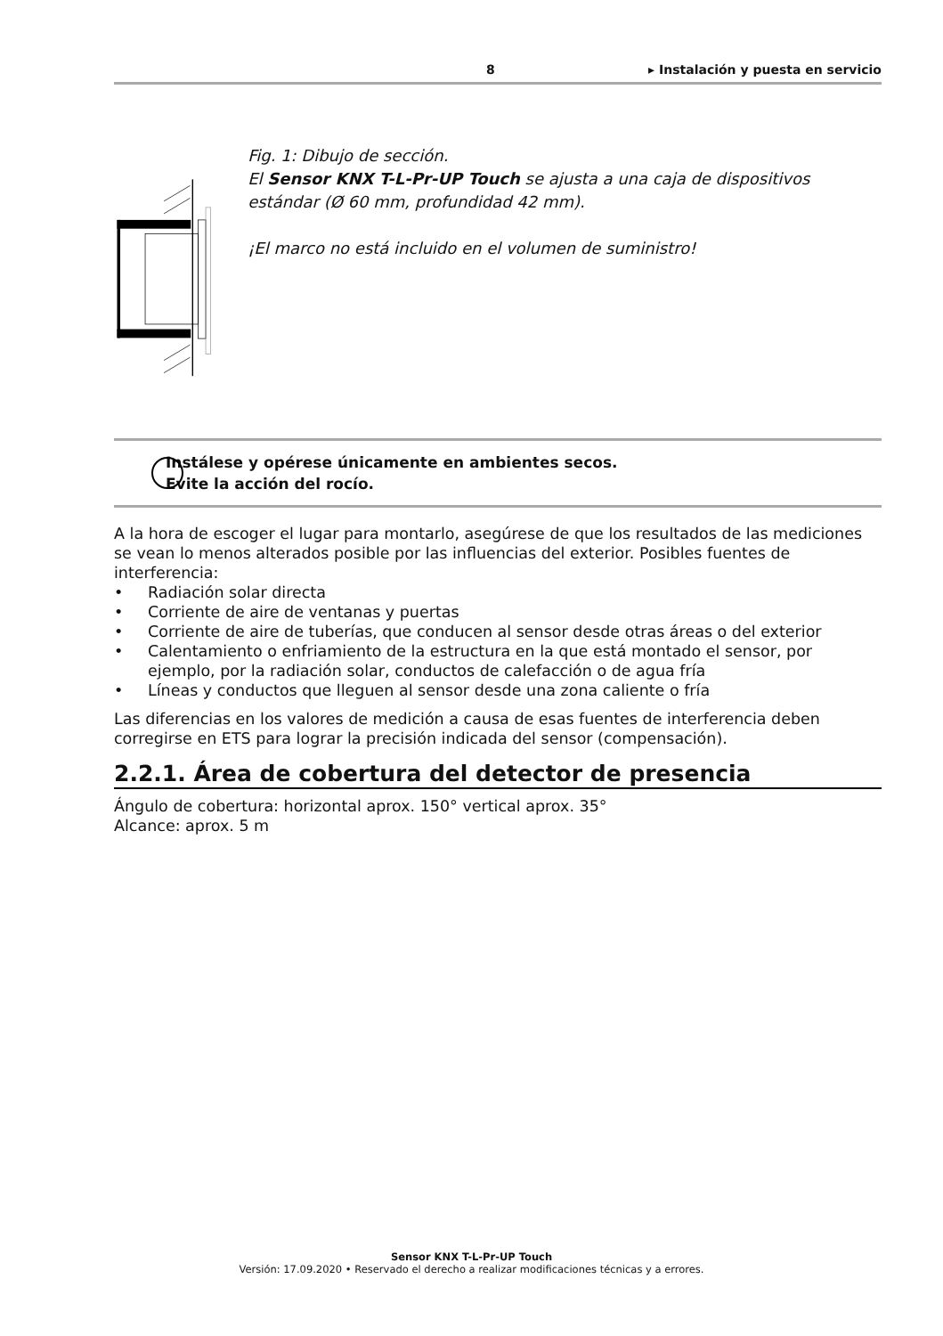8 ▸ Instalación y puesta en servicio
Fig. 1: Dibujo de sección.
El Sensor KNX T-L-Pr-UP Touch se ajusta a una caja de dispositivos estándar (Ø 60 mm, profundidad 42 mm).
¡El marco no está incluido en el volumen de suministro!
Instálese y opérese únicamente en ambientes secos.
Evite la acción del rocío.
A la hora de escoger el lugar para montarlo, asegúrese de que los resultados de las mediciones se vean lo menos alterados posible por las influencias del exterior. Posibles fuentes de interferencia:
• Radiación solar directa
• Corriente de aire de ventanas y puertas
• Corriente de aire de tuberías, que conducen al sensor desde otras áreas o del exterior
• Calentamiento o enfriamiento de la estructura en la que está montado el sensor, por ejemplo, por la radiación solar, conductos de calefacción o de agua fría
• Líneas y conductos que lleguen al sensor desde una zona caliente o fría
Las diferencias en los valores de medición a causa de esas fuentes de interferencia deben corregirse en ETS para lograr la precisión indicada del sensor (compensación).
2.2.1. Área de cobertura del detector de presencia
Ángulo de cobertura: horizontal aprox. 150° vertical aprox. 35°
Alcance: aprox. 5 m
Sensor KNX T-L-Pr-UP Touch
Versión: 17.09.2020 • Reservado el derecho a realizar modificaciones técnicas y a errores.